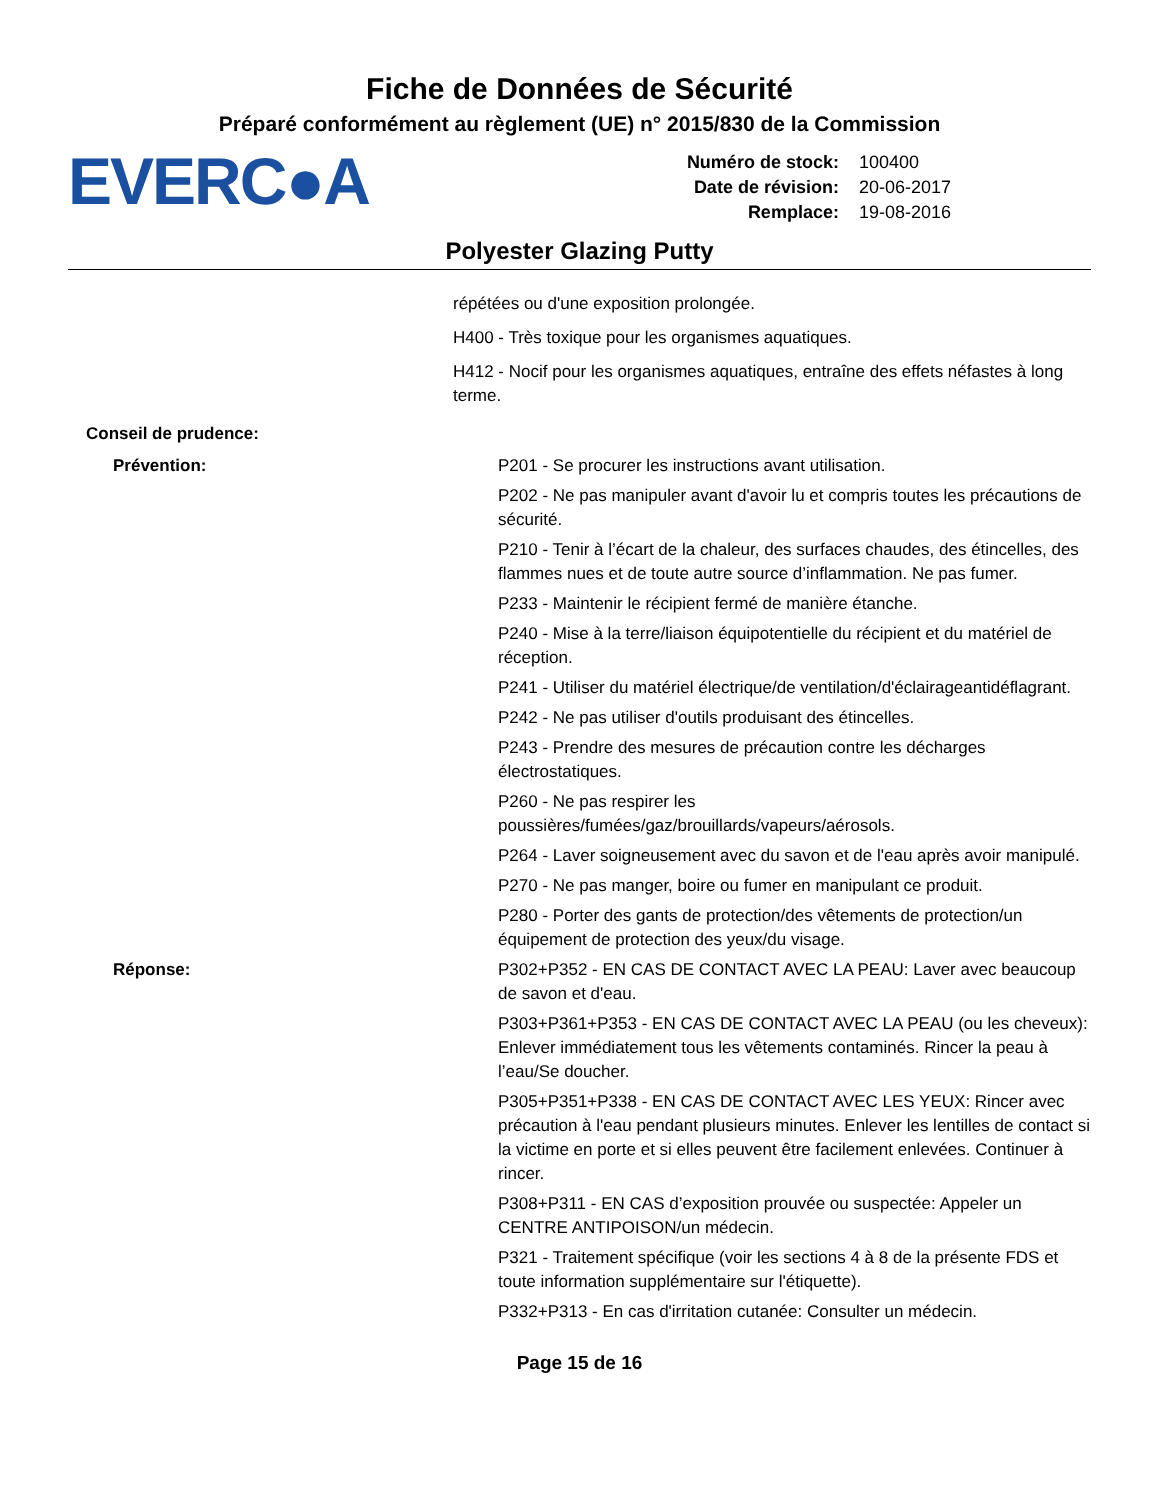Fiche de Données de Sécurité
Préparé conformément au règlement (UE) n° 2015/830 de la Commission
EVERC●A
Numéro de stock: 100400
Date de révision: 20-06-2017
Remplace: 19-08-2016
Polyester Glazing Putty
répétées ou d'une exposition prolongée.
H400 - Très toxique pour les organismes aquatiques.
H412 - Nocif pour les organismes aquatiques, entraîne des effets néfastes à long terme.
Conseil de prudence:
Prévention: P201 - Se procurer les instructions avant utilisation.
P202 - Ne pas manipuler avant d'avoir lu et compris toutes les précautions de sécurité.
P210 - Tenir à l’écart de la chaleur, des surfaces chaudes, des étincelles, des flammes nues et de toute autre source d’inflammation. Ne pas fumer.
P233 - Maintenir le récipient fermé de manière étanche.
P240 - Mise à la terre/liaison équipotentielle du récipient et du matériel de réception.
P241 - Utiliser du matériel électrique/de ventilation/d'éclairageantidéflagrant.
P242 - Ne pas utiliser d'outils produisant des étincelles.
P243 - Prendre des mesures de précaution contre les décharges électrostatiques.
P260 - Ne pas respirer les poussières/fumées/gaz/brouillards/vapeurs/aérosols.
P264 - Laver soigneusement avec du savon et de l'eau après avoir manipulé.
P270 - Ne pas manger, boire ou fumer en manipulant ce produit.
P280 - Porter des gants de protection/des vêtements de protection/un équipement de protection des yeux/du visage.
Réponse: P302+P352 - EN CAS DE CONTACT AVEC LA PEAU: Laver avec beaucoup de savon et d'eau.
P303+P361+P353 - EN CAS DE CONTACT AVEC LA PEAU (ou les cheveux): Enlever immédiatement tous les vêtements contaminés. Rincer la peau à l’eau/Se doucher.
P305+P351+P338 - EN CAS DE CONTACT AVEC LES YEUX: Rincer avec précaution à l'eau pendant plusieurs minutes. Enlever les lentilles de contact si la victime en porte et si elles peuvent être facilement enlevées. Continuer à rincer.
P308+P311 - EN CAS d’exposition prouvée ou suspectée: Appeler un CENTRE ANTIPOISON/un médecin.
P321 - Traitement spécifique (voir les sections 4 à 8 de la présente FDS et toute information supplémentaire sur l'étiquette).
P332+P313 - En cas d'irritation cutanée: Consulter un médecin.
Page 15 de 16